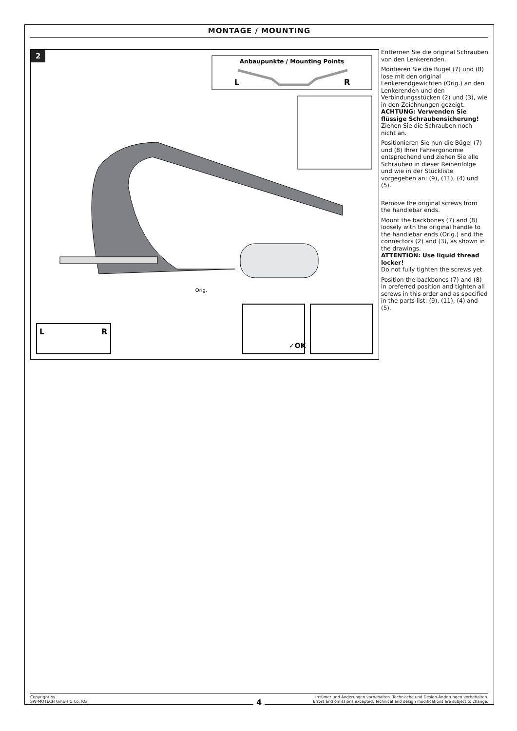MONTAGE / MOUNTING
2
Anbaupunkte / Mounting Points
L
R
Orig.
L
R
✓OK
Entfernen Sie die original Schrauben von den Lenkerenden.
Montieren Sie die Bügel (7) und (8) lose mit den original Lenkerendgewichten (Orig.) an den Lenkerenden und den Verbindungsstücken (2) und (3), wie in den Zeichnungen gezeigt.
ACHTUNG: Verwenden Sie flüssige Schraubensicherung!
Ziehen Sie die Schrauben noch nicht an.
Positionieren Sie nun die Bügel (7) und (8) Ihrer Fahrergonomie entsprechend und ziehen Sie alle Schrauben in dieser Reihenfolge und wie in der Stückliste vorgegeben an: (9), (11), (4) und (5).
Remove the original screws from the handlebar ends.
Mount the backbones (7) and (8) loosely with the original handle to the handlebar ends (Orig.) and the connectors (2) and (3), as shown in the drawings.
ATTENTION: Use liquid thread locker!
Do not fully tighten the screws yet.
Position the backbones (7) and (8) in preferred position and tighten all screws in this order and as specified in the parts list: (9), (11), (4) and (5).
Copyright by
SW-MOTECH GmbH & Co. KG
Irrtümer und Änderungen vorbehalten. Technische und Design-Änderungen vorbehalten.
Errors and omissions excepted. Technical and design modifications are subject to change.
4